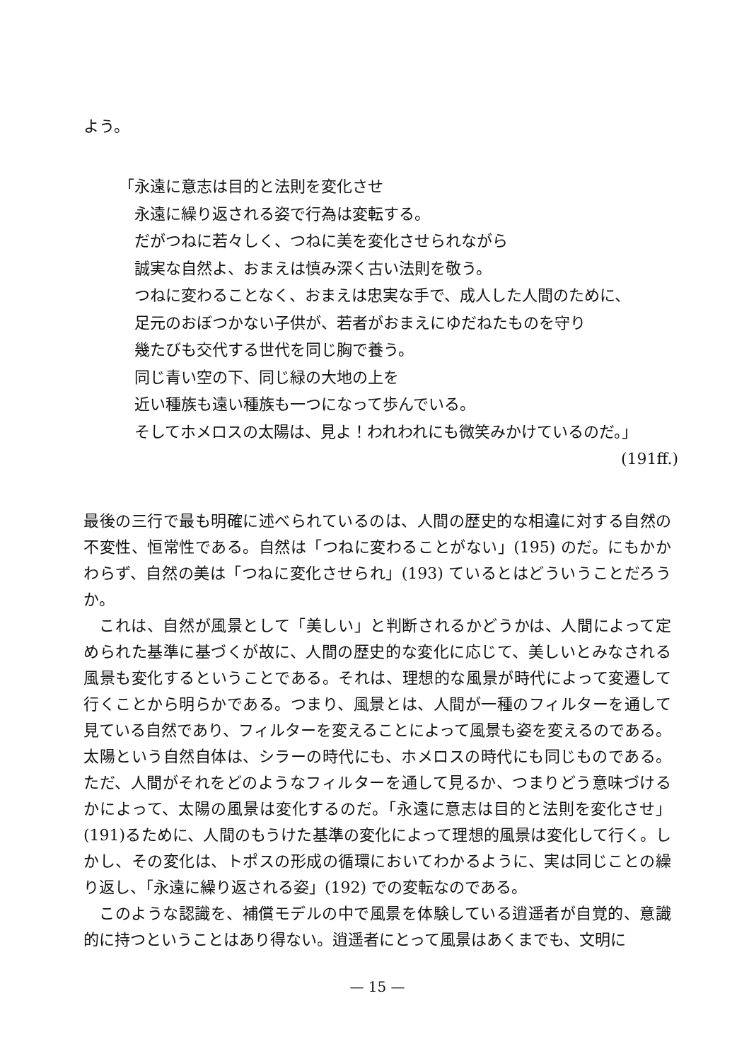よう。
「永遠に意志は目的と法則を変化させ
永遠に繰り返される姿で行為は変転する。
だがつねに若々しく、つねに美を変化させられながら
誠実な自然よ、おまえは慎み深く古い法則を敬う。
つねに変わることなく、おまえは忠実な手で、成人した人間のために、
足元のおぼつかない子供が、若者がおまえにゆだねたものを守り
幾たびも交代する世代を同じ胸で養う。
同じ青い空の下、同じ緑の大地の上を
近い種族も遠い種族も一つになって歩んでいる。
そしてホメロスの太陽は、見よ！われわれにも微笑みかけているのだ。」
(191ff.)
最後の三行で最も明確に述べられているのは、人間の歴史的な相違に対する自然の不変性、恒常性である。自然は「つねに変わることがない」(195) のだ。にもかかわらず、自然の美は「つねに変化させられ」(193) ているとはどういうことだろうか。
これは、自然が風景として「美しい」と判断されるかどうかは、人間によって定められた基準に基づくが故に、人間の歴史的な変化に応じて、美しいとみなされる風景も変化するということである。それは、理想的な風景が時代によって変遷して行くことから明らかである。つまり、風景とは、人間が一種のフィルターを通して見ている自然であり、フィルターを変えることによって風景も姿を変えるのである。太陽という自然自体は、シラーの時代にも、ホメロスの時代にも同じものである。ただ、人間がそれをどのようなフィルターを通して見るか、つまりどう意味づけるかによって、太陽の風景は変化するのだ。「永遠に意志は目的と法則を変化させ」(191)るために、人間のもうけた基準の変化によって理想的風景は変化して行く。しかし、その変化は、トポスの形成の循環においてわかるように、実は同じことの繰り返し、「永遠に繰り返される姿」(192) での変転なのである。
このような認識を、補償モデルの中で風景を体験している逍遥者が自覚的、意識的に持つということはあり得ない。逍遥者にとって風景はあくまでも、文明に
— 15 —